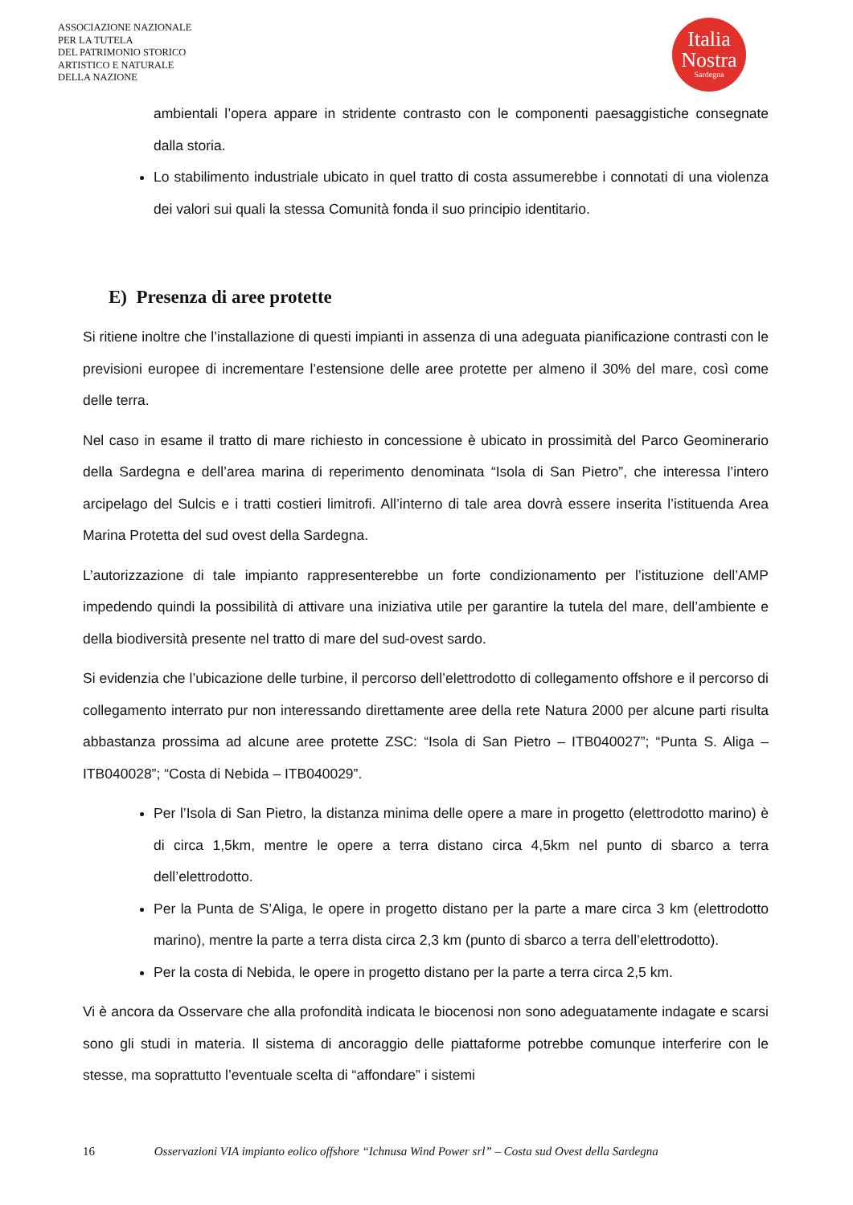ASSOCIAZIONE NAZIONALE
PER LA TUTELA
DEL PATRIMONIO STORICO
ARTISTICO E NATURALE
DELLA NAZIONE
Italia
Nostra
Sardegna
ambientali l’opera appare in stridente contrasto con le componenti paesaggistiche consegnate dalla storia.
Lo stabilimento industriale ubicato in quel tratto di costa assumerebbe i connotati di una violenza dei valori sui quali la stessa Comunità fonda il suo principio identitario.
E) Presenza di aree protette
Si ritiene inoltre che l’installazione di questi impianti in assenza di una adeguata pianificazione contrasti con le previsioni europee di incrementare l’estensione delle aree protette per almeno il 30% del mare, così come delle terra.
Nel caso in esame il tratto di mare richiesto in concessione è ubicato in prossimità del Parco Geominerario della Sardegna e dell’area marina di reperimento denominata “Isola di San Pietro”, che interessa l’intero arcipelago del Sulcis e i tratti costieri limitrofi. All’interno di tale area dovrà essere inserita l’istituenda Area Marina Protetta del sud ovest della Sardegna.
L’autorizzazione di tale impianto rappresenterebbe un forte condizionamento per l’istituzione dell’AMP impedendo quindi la possibilità di attivare una iniziativa utile per garantire la tutela del mare, dell’ambiente e della biodiversità presente nel tratto di mare del sud-ovest sardo.
Si evidenzia che l’ubicazione delle turbine, il percorso dell’elettrodotto di collegamento offshore e il percorso di collegamento interrato pur non interessando direttamente aree della rete Natura 2000 per alcune parti risulta abbastanza prossima ad alcune aree protette ZSC: “Isola di San Pietro – ITB040027”; “Punta S. Aliga – ITB040028”; “Costa di Nebida – ITB040029”.
Per l’Isola di San Pietro, la distanza minima delle opere a mare in progetto (elettrodotto marino) è di circa 1,5km, mentre le opere a terra distano circa 4,5km nel punto di sbarco a terra dell’elettrodotto.
Per la Punta de S’Aliga, le opere in progetto distano per la parte a mare circa 3 km (elettrodotto marino), mentre la parte a terra dista circa 2,3 km (punto di sbarco a terra dell’elettrodotto).
Per la costa di Nebida, le opere in progetto distano per la parte a terra circa 2,5 km.
Vi è ancora da Osservare che alla profondità indicata le biocenosi non sono adeguatamente indagate e scarsi sono gli studi in materia. Il sistema di ancoraggio delle piattaforme potrebbe comunque interferire con le stesse, ma soprattutto l’eventuale scelta di “affondare” i sistemi
16 Osservazioni VIA impianto eolico offshore “Ichnusa Wind Power srl” – Costa sud Ovest della Sardegna